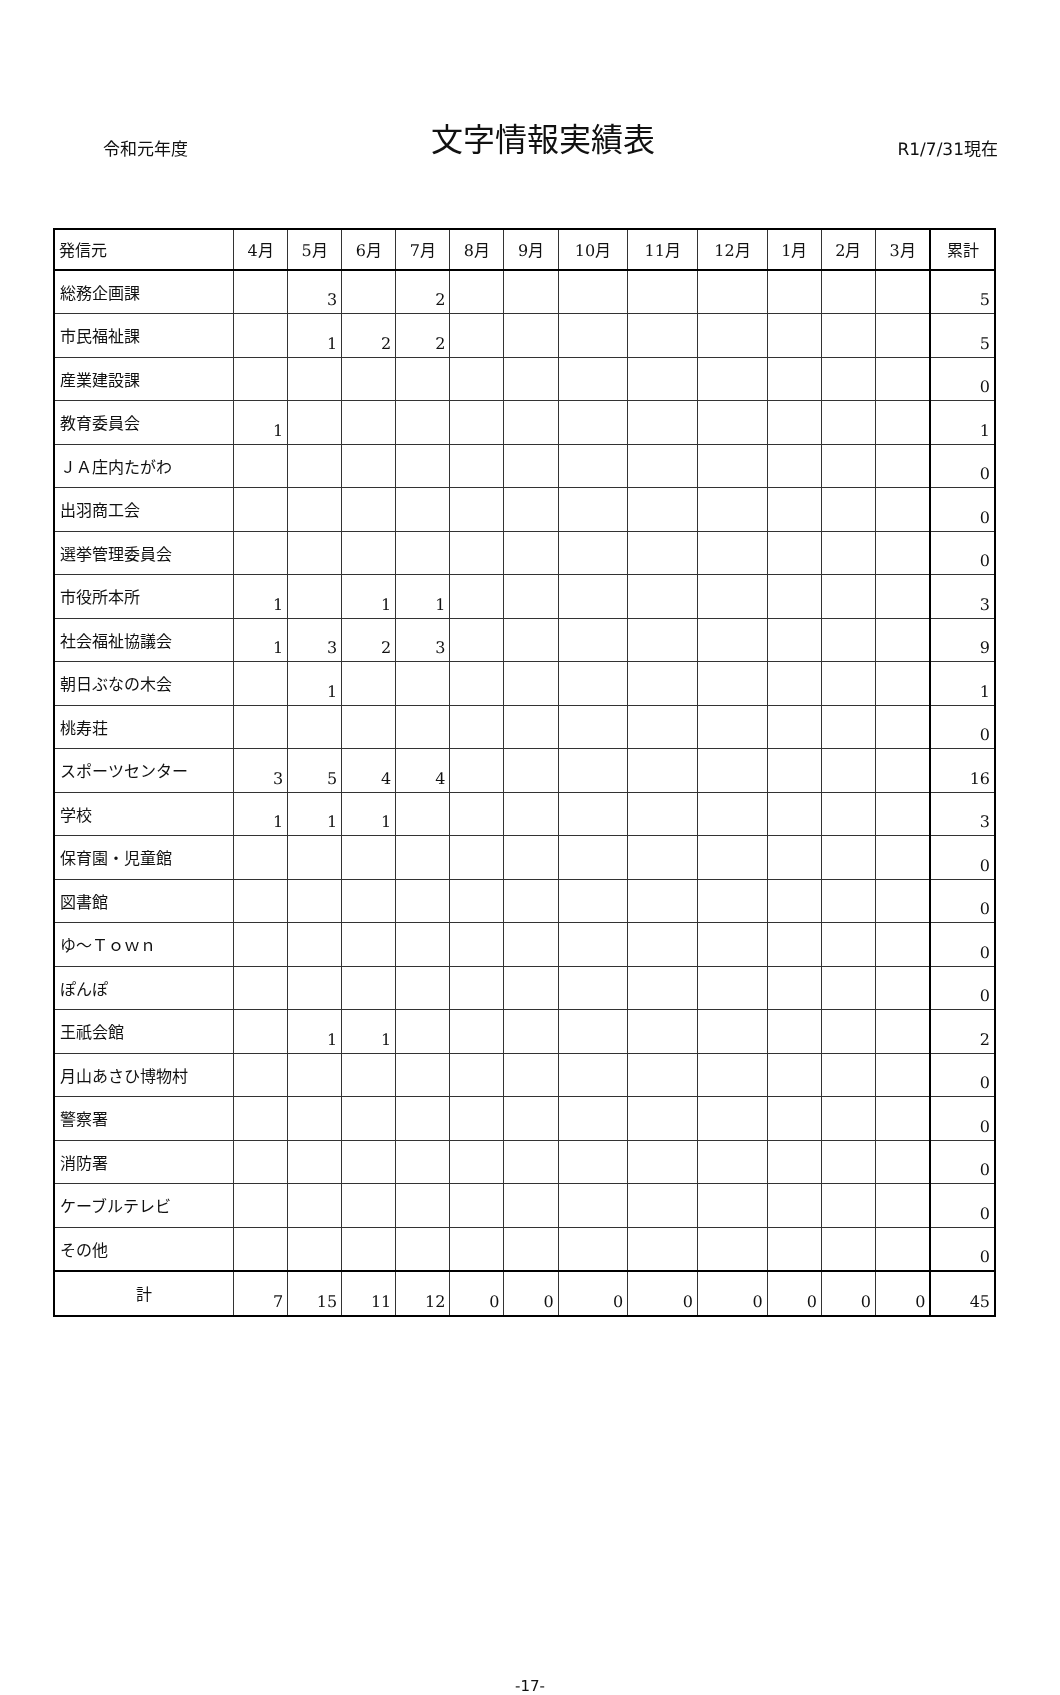令和元年度 文字情報実績表 R1/7/31現在
| 発信元 | 4月 | 5月 | 6月 | 7月 | 8月 | 9月 | 10月 | 11月 | 12月 | 1月 | 2月 | 3月 | 累計 |
| --- | --- | --- | --- | --- | --- | --- | --- | --- | --- | --- | --- | --- | --- |
| 総務企画課 | | 3 | | 2 | | | | | | | | | 5 |
| 市民福祉課 | | 1 | 2 | 2 | | | | | | | | | 5 |
| 産業建設課 | | | | | | | | | | | | | 0 |
| 教育委員会 | 1 | | | | | | | | | | | | 1 |
| ＪＡ庄内たがわ | | | | | | | | | | | | | 0 |
| 出羽商工会 | | | | | | | | | | | | | 0 |
| 選挙管理委員会 | | | | | | | | | | | | | 0 |
| 市役所本所 | 1 | | 1 | 1 | | | | | | | | | 3 |
| 社会福祉協議会 | 1 | 3 | 2 | 3 | | | | | | | | | 9 |
| 朝日ぶなの木会 | | 1 | | | | | | | | | | | 1 |
| 桃寿荘 | | | | | | | | | | | | | 0 |
| スポーツセンター | 3 | 5 | 4 | 4 | | | | | | | | | 16 |
| 学校 | 1 | 1 | 1 | | | | | | | | | | 3 |
| 保育園・児童館 | | | | | | | | | | | | | 0 |
| 図書館 | | | | | | | | | | | | | 0 |
| ゆ～Ｔｏｗｎ | | | | | | | | | | | | | 0 |
| ぽんぽ | | | | | | | | | | | | | 0 |
| 王祇会館 | | 1 | 1 | | | | | | | | | | 2 |
| 月山あさひ博物村 | | | | | | | | | | | | | 0 |
| 警察署 | | | | | | | | | | | | | 0 |
| 消防署 | | | | | | | | | | | | | 0 |
| ケーブルテレビ | | | | | | | | | | | | | 0 |
| その他 | | | | | | | | | | | | | 0 |
| 計 | 7 | 15 | 11 | 12 | 0 | 0 | 0 | 0 | 0 | 0 | 0 | 0 | 45 |
-17-